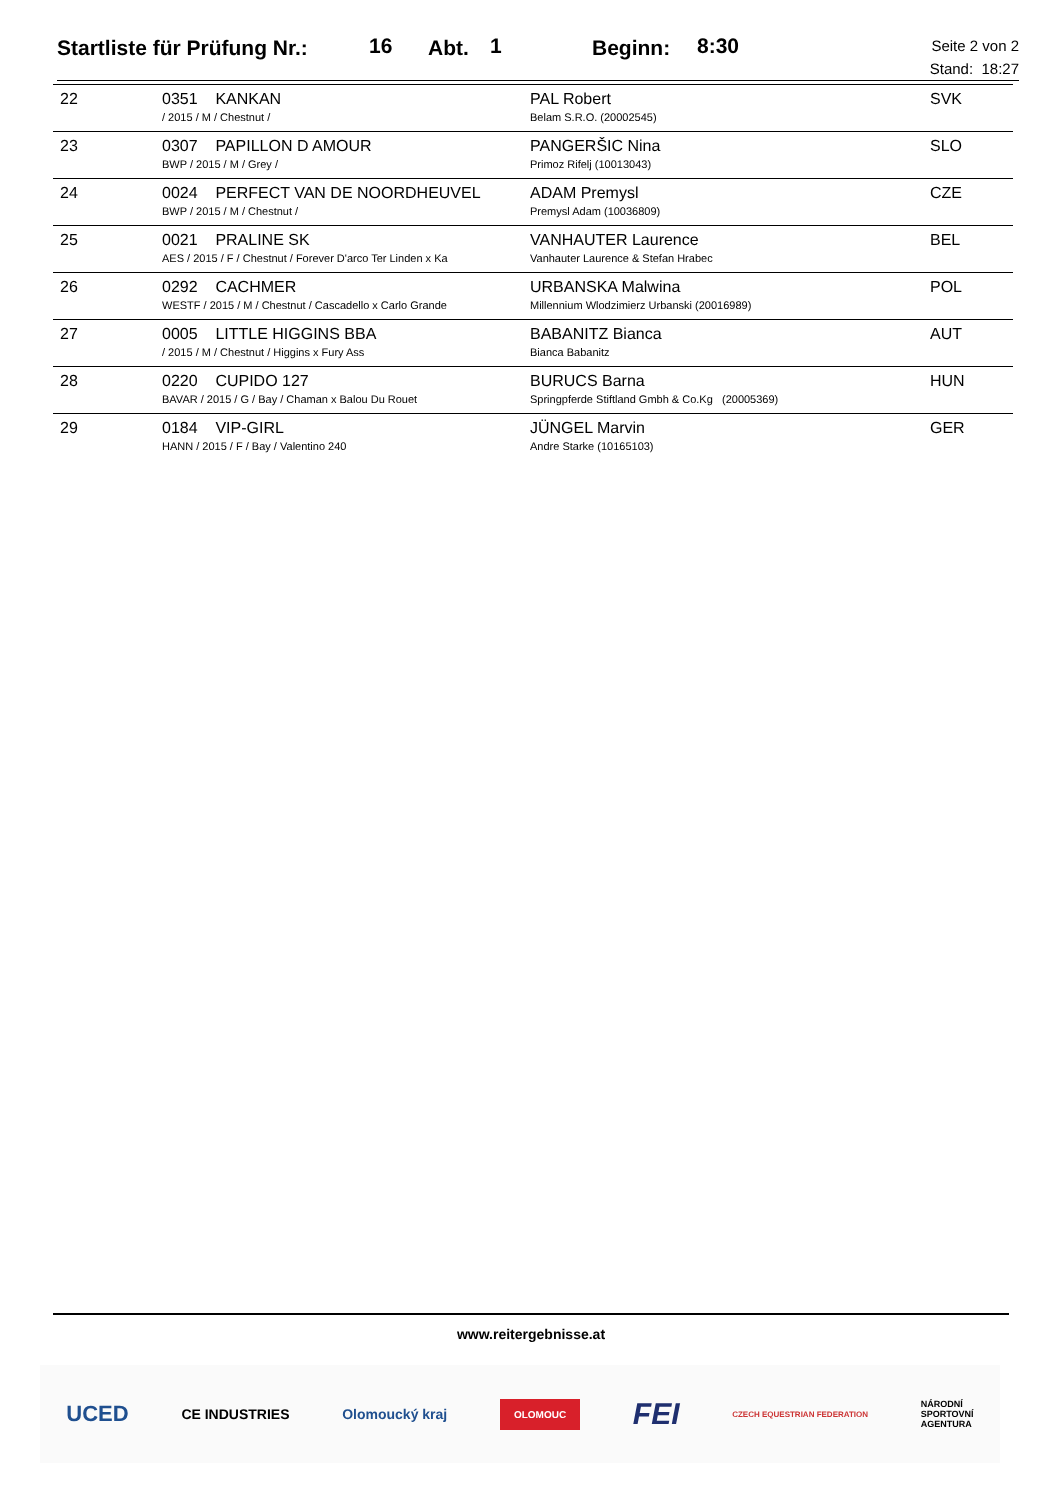Startliste für Prüfung Nr.: 16 Abt. 1 Beginn: 8:30
Seite 2 von 2
Stand: 18:27
| | 22 | 0351 KANKAN / 2015 / M / Chestnut / | PAL Robert Belam S.R.O. (20002545) | SVK |
| | 23 | 0307 PAPILLON D AMOUR BWP / 2015 / M / Grey / | PANGERŠIC Nina Primoz Rifelj (10013043) | SLO |
| | 24 | 0024 PERFECT VAN DE NOORDHEUVEL BWP / 2015 / M / Chestnut / | ADAM Premysl Premysl Adam (10036809) | CZE |
| | 25 | 0021 PRALINE SK AES / 2015 / F / Chestnut / Forever D'arco Ter Linden x Ka | VANHAUTER Laurence Vanhauter Laurence & Stefan Hrabec | BEL |
| | 26 | 0292 CACHMER WESTF / 2015 / M / Chestnut / Cascadello x Carlo Grande | URBANSKA Malwina Millennium Wlodzimierz Urbanski (20016989) | POL |
| | 27 | 0005 LITTLE HIGGINS BBA / 2015 / M / Chestnut / Higgins x Fury Ass | BABANITZ Bianca Bianca Babanitz | AUT |
| | 28 | 0220 CUPIDO 127 BAVAR / 2015 / G / Bay / Chaman x Balou Du Rouet | BURUCS Barna Springpferde Stiftland Gmbh & Co.Kg (20005369) | HUN |
| | 29 | 0184 VIP-GIRL HANN / 2015 / F / Bay / Valentino 240 | JÜNGEL Marvin Andre Starke (10165103) | GER |
www.reitergebnisse.at
UCED CE INDUSTRIES Olomoucký kraj OLOMOUC FEI CZECH EQUESTRIAN FEDERATION NÁRODNÍ
SPORTOVNÍ
AGENTURA